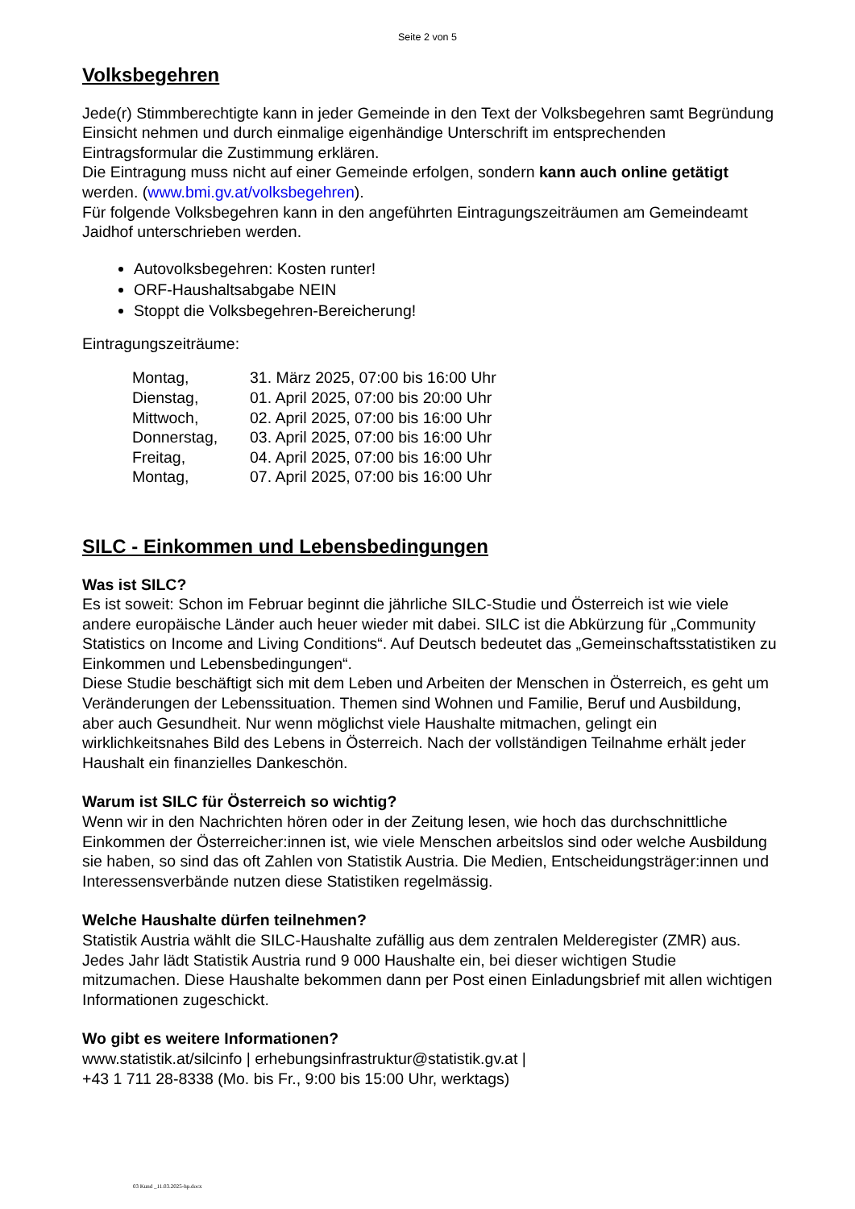Seite 2 von 5
Volksbegehren
Jede(r) Stimmberechtigte kann in jeder Gemeinde in den Text der Volksbegehren samt Begründung Einsicht nehmen und durch einmalige eigenhändige Unterschrift im entsprechenden Eintragsformular die Zustimmung erklären.
Die Eintragung muss nicht auf einer Gemeinde erfolgen, sondern kann auch online getätigt werden. (www.bmi.gv.at/volksbegehren).
Für folgende Volksbegehren kann in den angeführten Eintragungszeiträumen am Gemeindeamt Jaidhof unterschrieben werden.
Autovolksbegehren: Kosten runter!
ORF-Haushaltsabgabe NEIN
Stoppt die Volksbegehren-Bereicherung!
Eintragungszeiträume:
| Montag, | 31. März 2025, 07:00 bis 16:00 Uhr |
| Dienstag, | 01. April 2025, 07:00 bis 20:00 Uhr |
| Mittwoch, | 02. April 2025, 07:00 bis 16:00 Uhr |
| Donnerstag, | 03. April 2025, 07:00 bis 16:00 Uhr |
| Freitag, | 04. April 2025, 07:00 bis 16:00 Uhr |
| Montag, | 07. April 2025, 07:00 bis 16:00 Uhr |
SILC - Einkommen und Lebensbedingungen
Was ist SILC?
Es ist soweit: Schon im Februar beginnt die jährliche SILC-Studie und Österreich ist wie viele andere europäische Länder auch heuer wieder mit dabei. SILC ist die Abkürzung für „Community Statistics on Income and Living Conditions“. Auf Deutsch bedeutet das „Gemeinschaftsstatistiken zu Einkommen und Lebensbedingungen“.
Diese Studie beschäftigt sich mit dem Leben und Arbeiten der Menschen in Österreich, es geht um Veränderungen der Lebenssituation. Themen sind Wohnen und Familie, Beruf und Ausbildung, aber auch Gesundheit. Nur wenn möglichst viele Haushalte mitmachen, gelingt ein wirklichkeitsnahes Bild des Lebens in Österreich. Nach der vollständigen Teilnahme erhält jeder Haushalt ein finanzielles Dankeschön.
Warum ist SILC für Österreich so wichtig?
Wenn wir in den Nachrichten hören oder in der Zeitung lesen, wie hoch das durchschnittliche Einkommen der Österreicher:innen ist, wie viele Menschen arbeitslos sind oder welche Ausbildung sie haben, so sind das oft Zahlen von Statistik Austria. Die Medien, Entscheidungsträger:innen und Interessensverbände nutzen diese Statistiken regelmässig.
Welche Haushalte dürfen teilnehmen?
Statistik Austria wählt die SILC-Haushalte zufällig aus dem zentralen Melderegister (ZMR) aus. Jedes Jahr lädt Statistik Austria rund 9 000 Haushalte ein, bei dieser wichtigen Studie mitzumachen. Diese Haushalte bekommen dann per Post einen Einladungsbrief mit allen wichtigen Informationen zugeschickt.
Wo gibt es weitere Informationen?
www.statistik.at/silcinfo | erhebungsinfrastruktur@statistik.gv.at |
+43 1 711 28-8338 (Mo. bis Fr., 9:00 bis 15:00 Uhr, werktags)
03 Kund _11.03.2025-hp.docx